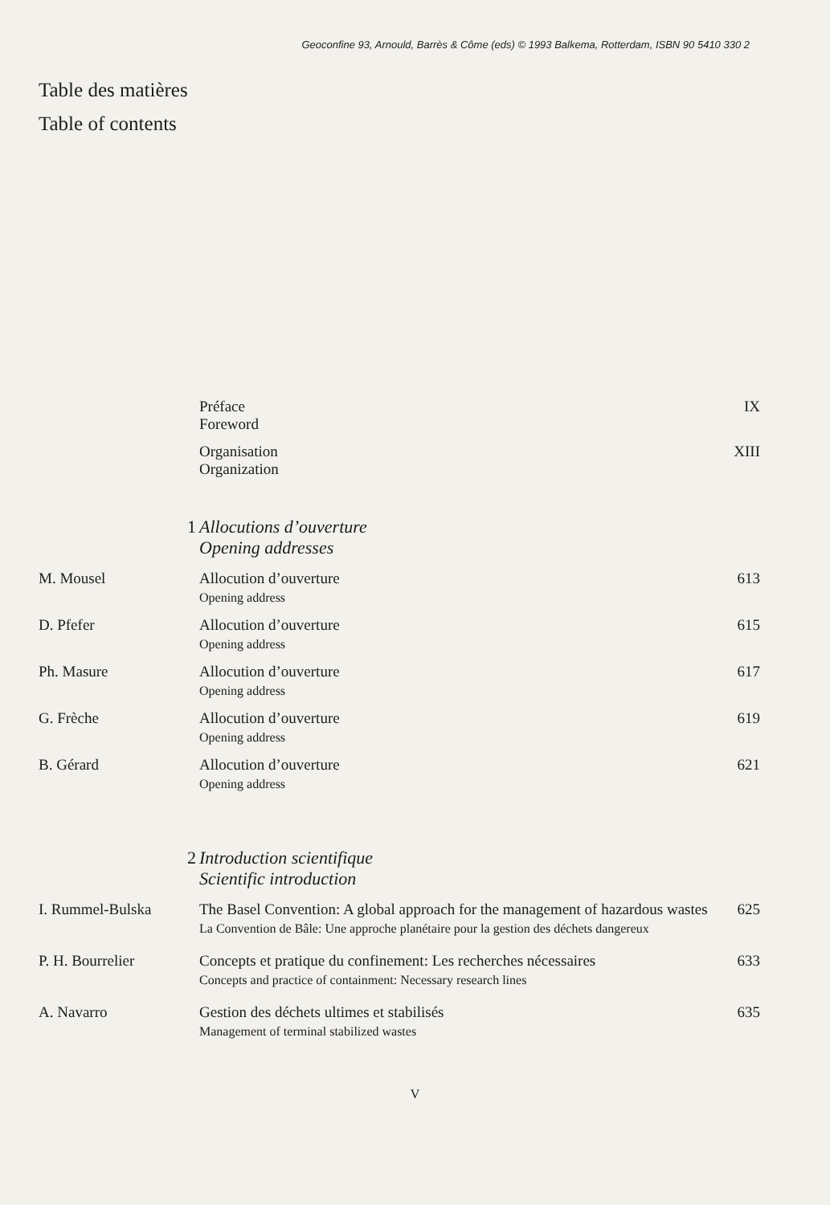Geoconfine 93, Arnould, Barrès & Côme (eds) © 1993 Balkema, Rotterdam, ISBN 90 5410 330 2
Table des matières
Table of contents
Préface
Foreword
IX
Organisation
Organization
XIII
1 Allocutions d’ouverture
Opening addresses
M. Mousel Allocution d’ouverture
Opening address
613
D. Pfefer Allocution d’ouverture
Opening address
615
Ph. Masure Allocution d’ouverture
Opening address
617
G. Frèche Allocution d’ouverture
Opening address
619
B. Gérard Allocution d’ouverture
Opening address
621
2 Introduction scientifique
Scientific introduction
I. Rummel-Bulska The Basel Convention: A global approach for the management of hazardous wastes
La Convention de Bâle: Une approche planétaire pour la gestion des déchets dangereux
625
P. H. Bourrelier Concepts et pratique du confinement: Les recherches nécessaires
Concepts and practice of containment: Necessary research lines
633
A. Navarro Gestion des déchets ultimes et stabilisés
Management of terminal stabilized wastes
635
V